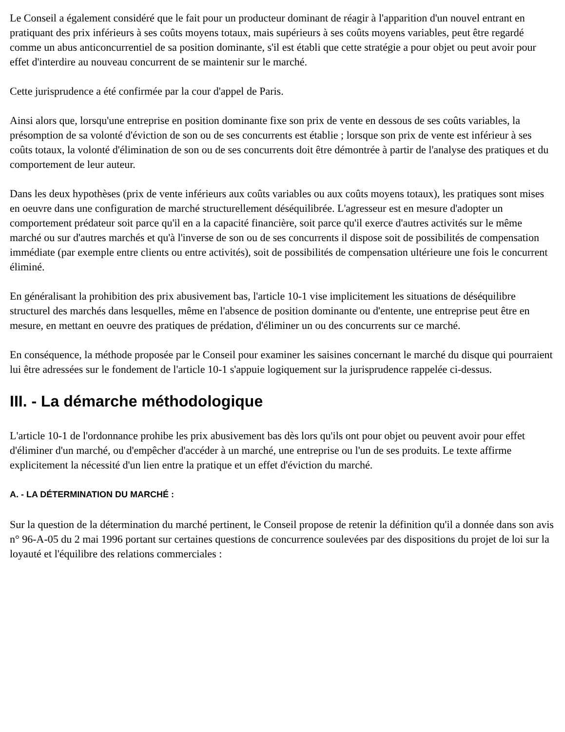Le Conseil a également considéré que le fait pour un producteur dominant de réagir à l'apparition d'un nouvel entrant en pratiquant des prix inférieurs à ses coûts moyens totaux, mais supérieurs à ses coûts moyens variables, peut être regardé comme un abus anticoncurrentiel de sa position dominante, s'il est établi que cette stratégie a pour objet ou peut avoir pour effet d'interdire au nouveau concurrent de se maintenir sur le marché.
Cette jurisprudence a été confirmée par la cour d'appel de Paris.
Ainsi alors que, lorsqu'une entreprise en position dominante fixe son prix de vente en dessous de ses coûts variables, la présomption de sa volonté d'éviction de son ou de ses concurrents est établie ; lorsque son prix de vente est inférieur à ses coûts totaux, la volonté d'élimination de son ou de ses concurrents doit être démontrée à partir de l'analyse des pratiques et du comportement de leur auteur.
Dans les deux hypothèses (prix de vente inférieurs aux coûts variables ou aux coûts moyens totaux), les pratiques sont mises en oeuvre dans une configuration de marché structurellement déséquilibrée. L'agresseur est en mesure d'adopter un comportement prédateur soit parce qu'il en a la capacité financière, soit parce qu'il exerce d'autres activités sur le même marché ou sur d'autres marchés et qu'à l'inverse de son ou de ses concurrents il dispose soit de possibilités de compensation immédiate (par exemple entre clients ou entre activités), soit de possibilités de compensation ultérieure une fois le concurrent éliminé.
En généralisant la prohibition des prix abusivement bas, l'article 10-1 vise implicitement les situations de déséquilibre structurel des marchés dans lesquelles, même en l'absence de position dominante ou d'entente, une entreprise peut être en mesure, en mettant en oeuvre des pratiques de prédation, d'éliminer un ou des concurrents sur ce marché.
En conséquence, la méthode proposée par le Conseil pour examiner les saisines concernant le marché du disque qui pourraient lui être adressées sur le fondement de l'article 10-1 s'appuie logiquement sur la jurisprudence rappelée ci-dessus.
III. - La démarche méthodologique
L'article 10-1 de l'ordonnance prohibe les prix abusivement bas dès lors qu'ils ont pour objet ou peuvent avoir pour effet d'éliminer d'un marché, ou d'empêcher d'accéder à un marché, une entreprise ou l'un de ses produits. Le texte affirme explicitement la nécessité d'un lien entre la pratique et un effet d'éviction du marché.
A. - LA DÉTERMINATION DU MARCHÉ :
Sur la question de la détermination du marché pertinent, le Conseil propose de retenir la définition qu'il a donnée dans son avis n° 96-A-05 du 2 mai 1996 portant sur certaines questions de concurrence soulevées par des dispositions du projet de loi sur la loyauté et l'équilibre des relations commerciales :